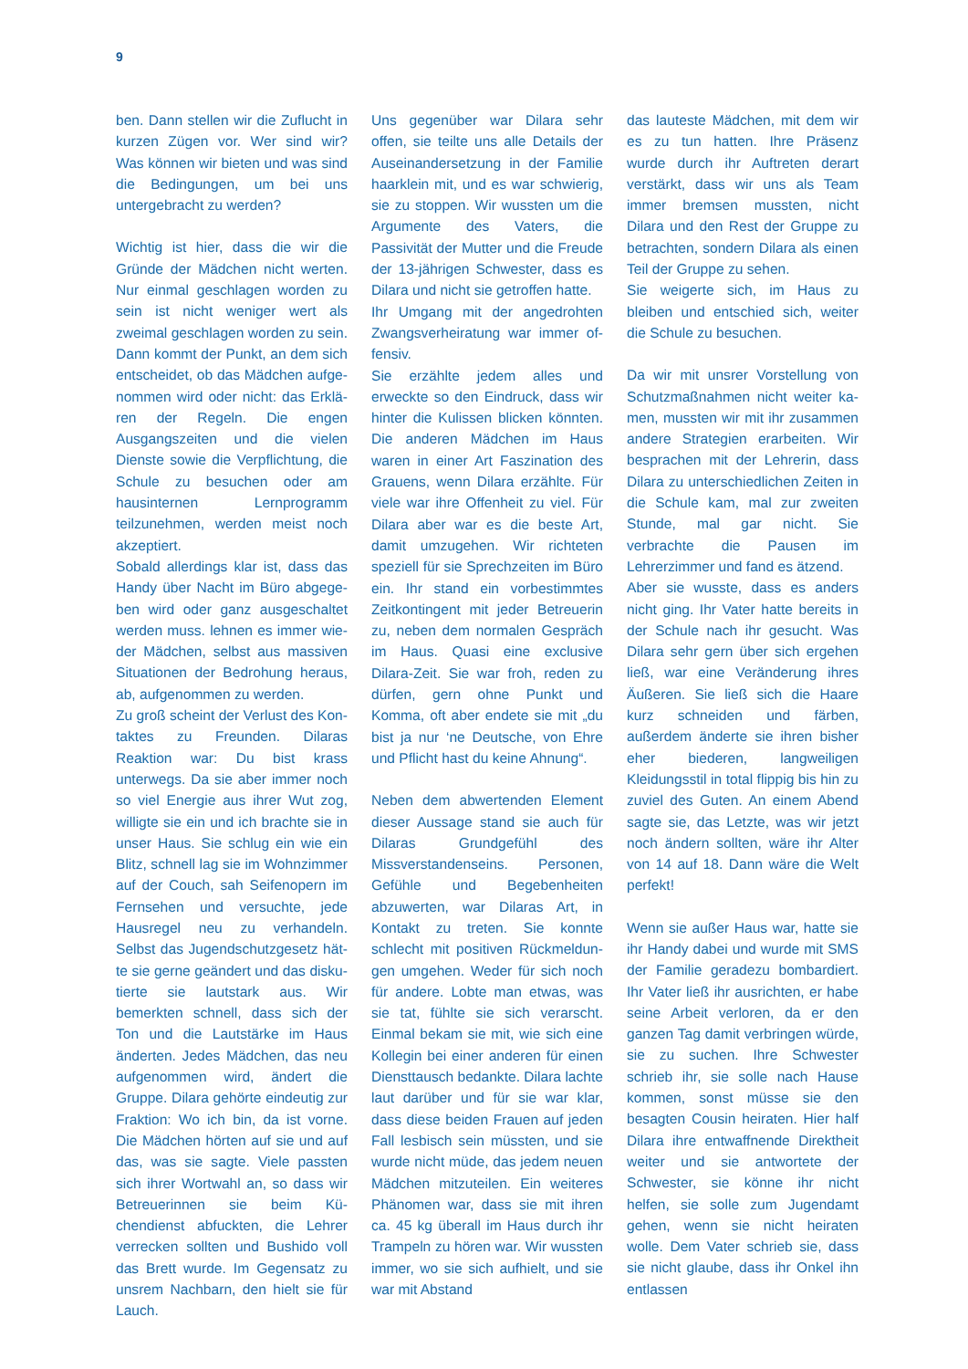9
ben. Dann stellen wir die Zuflucht in kurzen Zügen vor. Wer sind wir? Was können wir bieten und was sind die Bedingungen, um bei uns unterge­bracht zu werden?
Wichtig ist hier, dass die wir die Grün­de der Mädchen nicht werten. Nur einmal geschlagen worden zu sein ist nicht weniger wert als zweimal ge­schlagen worden zu sein. Dann kommt der Punkt, an dem sich ent­scheidet, ob das Mädchen aufge­nommen wird oder nicht: das Erklä­ren der Regeln. Die engen Ausgangs­zeiten und die vielen Dienste sowie die Verpflichtung, die Schule zu be­suchen oder am hausinternen Lern­programm teilzunehmen, werden meist noch akzeptiert.
Sobald allerdings klar ist, dass das Handy über Nacht im Büro abgege­ben wird oder ganz ausgeschaltet werden muss. lehnen es immer wie­der Mädchen, selbst aus massiven Situationen der Bedrohung heraus, ab, aufgenommen zu werden.
Zu groß scheint der Verlust des Kon­taktes zu Freunden. Dilaras Reaktion war: Du bist krass unterwegs. Da sie aber immer noch so viel Energie aus ihrer Wut zog, willigte sie ein und ich brachte sie in unser Haus. Sie schlug ein wie ein Blitz, schnell lag sie im Wohnzimmer auf der Couch, sah Sei­fenopern im Fernsehen und versuch­te, jede Hausregel neu zu verhandeln. Selbst das Jugendschutzgesetz hät­te sie gerne geändert und das disku­tierte sie lautstark aus. Wir bemerkten schnell, dass sich der Ton und die Lautstärke im Haus änderten. Jedes Mädchen, das neu aufgenommen wird, ändert die Gruppe. Dilara gehör­te eindeutig zur Fraktion: Wo ich bin, da ist vorne. Die Mädchen hörten auf sie und auf das, was sie sagte. Viele passten sich ihrer Wortwahl an, so dass wir Betreuerinnen sie beim Kü­chendienst abfuckten, die Lehrer ver­recken sollten und Bushido voll das Brett wurde. Im Gegensatz zu unsrem Nachbarn, den hielt sie für Lauch.
Uns gegenüber war Dilara sehr offen, sie teilte uns alle Details der Ausein­andersetzung in der Familie haarklein mit, und es war schwierig, sie zu stop­pen. Wir wussten um die Argumente des Vaters, die Passivität der Mutter und die Freude der 13-jährigen Schwester, dass es Dilara und nicht sie getroffen hatte.
Ihr Umgang mit der angedrohten Zwangsverheiratung war immer of­fensiv.
Sie erzählte jedem alles und erweck­te so den Eindruck, dass wir hinter die Kulissen blicken könnten. Die ande­ren Mädchen im Haus waren in einer Art Faszination des Grauens, wenn Dilara erzählte. Für viele war ihre Of­fenheit zu viel. Für Dilara aber war es die beste Art, damit umzugehen. Wir richteten speziell für sie Sprechzeiten im Büro ein. Ihr stand ein vorbe­stimmtes Zeitkontingent mit jeder Be­treuerin zu, neben dem normalen Ge­spräch im Haus. Quasi eine exclusive Dilara-Zeit. Sie war froh, reden zu dür­fen, gern ohne Punkt und Komma, oft aber endete sie mit „du bist ja nur ‘ne Deutsche, von Ehre und Pflicht hast du keine Ahnung“.
Neben dem abwertenden Element dieser Aussage stand sie auch für Dilaras Grundgefühl des Missverstan­denseins. Personen, Gefühle und Be­gebenheiten abzuwerten, war Dilaras Art, in Kontakt zu treten. Sie konnte schlecht mit positiven Rückmeldun­gen umgehen. Weder für sich noch für andere. Lobte man etwas, was sie tat, fühlte sie sich verarscht. Einmal bekam sie mit, wie sich eine Kollegin bei einer anderen für einen Dienst­tausch bedankte. Dilara lachte laut darüber und für sie war klar, dass diese beiden Frauen auf jeden Fall lesbisch sein müssten, und sie wurde nicht müde, das jedem neuen Mäd­chen mitzuteilen. Ein weiteres Phäno­men war, dass sie mit ihren ca. 45 kg überall im Haus durch ihr Trampeln zu hören war. Wir wussten immer, wo sie sich aufhielt, und sie war mit Abstand
das lauteste Mädchen, mit dem wir es zu tun hatten. Ihre Präsenz wurde durch ihr Auftreten derart verstärkt, dass wir uns als Team immer brem­sen mussten, nicht Dilara und den Rest der Gruppe zu betrachten, son­dern Dilara als einen Teil der Gruppe zu sehen.
Sie weigerte sich, im Haus zu bleiben und entschied sich, weiter die Schule zu besuchen.
Da wir mit unsrer Vorstellung von Schutzmaßnahmen nicht weiter ka­men, mussten wir mit ihr zusammen andere Strategien erarbeiten. Wir be­sprachen mit der Lehrerin, dass Dila­ra zu unterschiedlichen Zeiten in die Schule kam, mal zur zweiten Stunde, mal gar nicht. Sie verbrachte die Pausen im Lehrerzimmer und fand es ätzend.
Aber sie wusste, dass es anders nicht ging. Ihr Vater hatte bereits in der Schule nach ihr gesucht. Was Di­lara sehr gern über sich ergehen ließ, war eine Veränderung ihres Äußeren. Sie ließ sich die Haare kurz schneiden und färben, außerdem änderte sie ihren bisher eher biederen, langweili­gen Kleidungsstil in total flippig bis hin zu zuviel des Guten. An einem Abend sagte sie, das Letzte, was wir jetzt noch ändern sollten, wäre ihr Alter von 14 auf 18. Dann wäre die Welt perfekt!
Wenn sie außer Haus war, hatte sie ihr Handy dabei und wurde mit SMS der Familie geradezu bombardiert. Ihr Vater ließ ihr ausrichten, er habe sei­ne Arbeit verloren, da er den ganzen Tag damit verbringen würde, sie zu suchen. Ihre Schwester schrieb ihr, sie solle nach Hause kommen, sonst müsse sie den besagten Cousin hei­raten. Hier half Dilara ihre entwaff­nende Direktheit weiter und sie ant­wortete der Schwester, sie könne ihr nicht helfen, sie solle zum Jugendamt gehen, wenn sie nicht heiraten wolle. Dem Vater schrieb sie, dass sie nicht glaube, dass ihr Onkel ihn entlassen